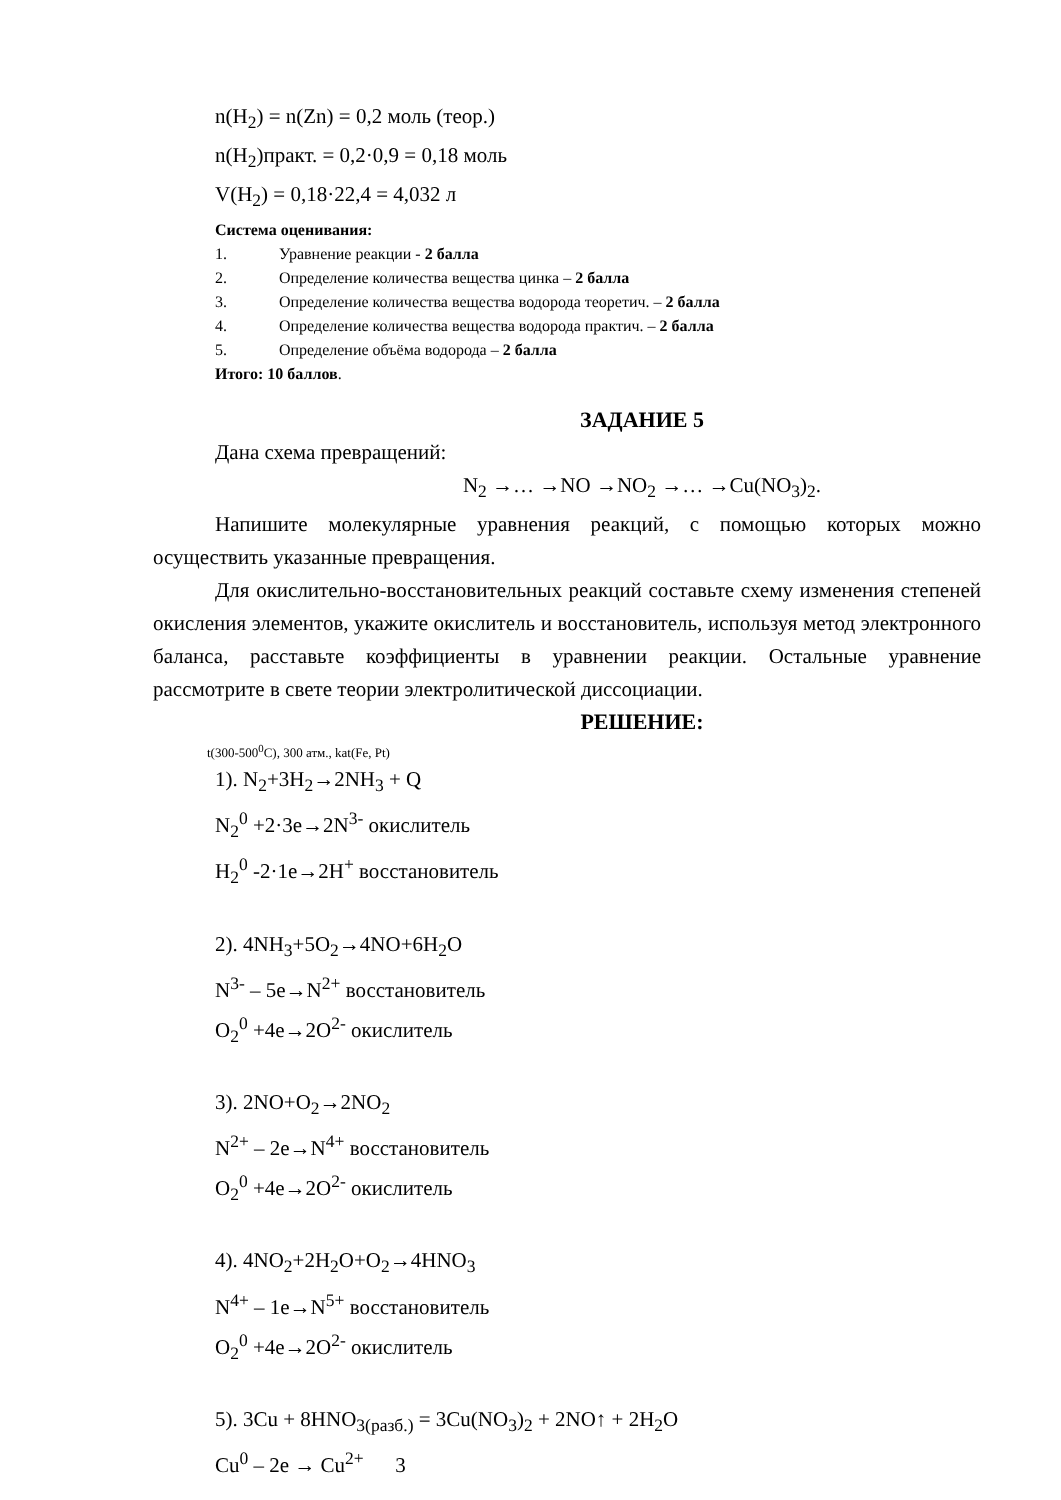n(H<sub>2</sub>) = n(Zn) = 0,2 моль (теор.)
n(H<sub>2</sub>)практ. = 0,2·0,9 = 0,18 моль
V(H<sub>2</sub>) = 0,18·22,4 = 4,032 л
Система оценивания:
1. Уравнение реакции - 2 балла
2. Определение количества вещества цинка – 2 балла
3. Определение количества вещества водорода теоретич. – 2 балла
4. Определение количества вещества водорода практич. – 2 балла
5. Определение объёма водорода – 2 балла
Итого: 10 баллов.
ЗАДАНИЕ 5
Дана схема превращений:
N<sub>2</sub> →… →NO →NO<sub>2</sub> →… →Cu(NO<sub>3</sub>)<sub>2</sub>.
Напишите молекулярные уравнения реакций, с помощью которых можно осуществить указанные превращения.
Для окислительно-восстановительных реакций составьте схему изменения степеней окисления элементов, укажите окислитель и восстановитель, используя метод электронного баланса, расставьте коэффициенты в уравнении реакции. Остальные уравнение рассмотрите в свете теории электролитической диссоциации.
РЕШЕНИЕ:
t(300-500<sup>0</sup>C), 300 атм., kat(Fe, Pt)
1). N<sub>2</sub>+3H<sub>2</sub>→2NH<sub>3</sub> + Q
N<sub>2</sub><sup>0</sup> +2·3e→2N<sup>3-</sup> окислитель
H<sub>2</sub><sup>0</sup> -2·1e→2H<sup>+</sup> восстановитель
2). 4NH<sub>3</sub>+5O<sub>2</sub>→4NO+6H<sub>2</sub>O
N<sup>3-</sup> – 5e→N<sup>2+</sup> восстановитель
O<sub>2</sub><sup>0</sup> +4e→2O<sup>2-</sup> окислитель
3). 2NO+O<sub>2</sub>→2NO<sub>2</sub>
N<sup>2+</sup> – 2e→N<sup>4+</sup> восстановитель
O<sub>2</sub><sup>0</sup> +4e→2O<sup>2-</sup> окислитель
4). 4NO<sub>2</sub>+2H<sub>2</sub>O+O<sub>2</sub>→4HNO<sub>3</sub>
N<sup>4+</sup> – 1e→N<sup>5+</sup> восстановитель
O<sub>2</sub><sup>0</sup> +4e→2O<sup>2-</sup> окислитель
5). 3Cu + 8HNO<sub>3(разб.)</sub> = 3Cu(NO<sub>3</sub>)<sub>2</sub> + 2NO↑ + 2H<sub>2</sub>O
Cu<sup>0</sup> – 2e → Cu<sup>2+</sup> 3